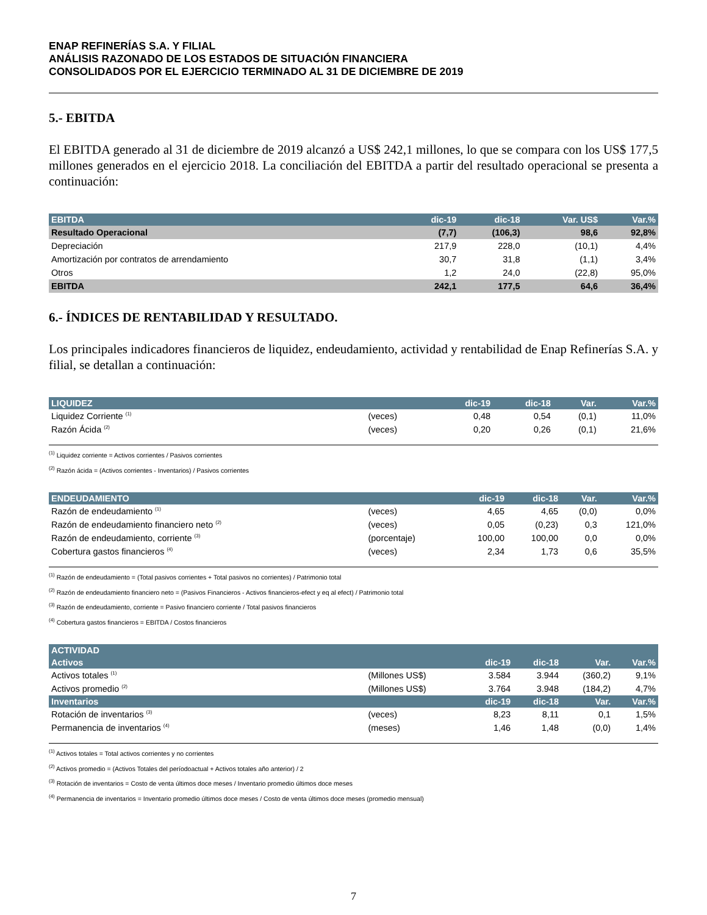ENAP REFINERÍAS S.A. Y FILIAL
ANÁLISIS RAZONADO DE LOS ESTADOS DE SITUACIÓN FINANCIERA
CONSOLIDADOS POR EL EJERCICIO TERMINADO AL 31 DE DICIEMBRE DE 2019
5.- EBITDA
El EBITDA generado al 31 de diciembre de 2019 alcanzó a US$ 242,1 millones, lo que se compara con los US$ 177,5 millones generados en el ejercicio 2018. La conciliación del EBITDA a partir del resultado operacional se presenta a continuación:
| EBITDA | dic-19 | dic-18 | Var. US$ | Var.% |
| --- | --- | --- | --- | --- |
| Resultado Operacional | (7,7) | (106,3) | 98,6 | 92,8% |
| Depreciación | 217,9 | 228,0 | (10,1) | 4,4% |
| Amortización por contratos de arrendamiento | 30,7 | 31,8 | (1,1) | 3,4% |
| Otros | 1,2 | 24,0 | (22,8) | 95,0% |
| EBITDA | 242,1 | 177,5 | 64,6 | 36,4% |
6.- ÍNDICES DE RENTABILIDAD Y RESULTADO.
Los principales indicadores financieros de liquidez, endeudamiento, actividad y rentabilidad de Enap Refinerías S.A. y filial, se detallan a continuación:
| LIQUIDEZ | | dic-19 | dic-18 | Var. | Var.% |
| --- | --- | --- | --- | --- | --- |
| Liquidez Corriente <sup>(1)</sup> | (veces) | 0,48 | 0,54 | (0,1) | 11,0% |
| Razón Ácida <sup>(2)</sup> | (veces) | 0,20 | 0,26 | (0,1) | 21,6% |
<sup>(1)</sup> Liquidez corriente = Activos corrientes / Pasivos corrientes
<sup>(2)</sup> Razón ácida = (Activos corrientes - Inventarios) / Pasivos corrientes
| ENDEUDAMIENTO | | dic-19 | dic-18 | Var. | Var.% |
| --- | --- | --- | --- | --- | --- |
| Razón de endeudamiento <sup>(1)</sup> | (veces) | 4,65 | 4,65 | (0,0) | 0,0% |
| Razón de endeudamiento financiero neto <sup>(2)</sup> | (veces) | 0,05 | (0,23) | 0,3 | 121,0% |
| Razón de endeudamiento, corriente <sup>(3)</sup> | (porcentaje) | 100,00 | 100,00 | 0,0 | 0,0% |
| Cobertura gastos financieros <sup>(4)</sup> | (veces) | 2,34 | 1,73 | 0,6 | 35,5% |
<sup>(1)</sup> Razón de endeudamiento = (Total pasivos corrientes + Total pasivos no corrientes) / Patrimonio total
<sup>(2)</sup> Razón de endeudamiento financiero neto = (Pasivos Financieros - Activos financieros-efect y eq al efect) / Patrimonio total
<sup>(3)</sup> Razón de endeudamiento, corriente = Pasivo financiero corriente / Total pasivos financieros
<sup>(4)</sup> Cobertura gastos financieros = EBITDA / Costos financieros
| ACTIVIDAD | | | | | |
| --- | --- | --- | --- | --- | --- |
| Activos | | dic-19 | dic-18 | Var. | Var.% |
| Activos totales <sup>(1)</sup> | (Millones US$) | 3.584 | 3.944 | (360,2) | 9,1% |
| Activos promedio <sup>(2)</sup> | (Millones US$) | 3.764 | 3.948 | (184,2) | 4,7% |
| Inventarios | | dic-19 | dic-18 | Var. | Var.% |
| Rotación de inventarios <sup>(3)</sup> | (veces) | 8,23 | 8,11 | 0,1 | 1,5% |
| Permanencia de inventarios <sup>(4)</sup> | (meses) | 1,46 | 1,48 | (0,0) | 1,4% |
<sup>(1)</sup> Activos totales = Total activos corrientes y no corrientes
<sup>(2)</sup> Activos promedio = (Activos Totales del períodoactual + Activos totales año anterior) / 2
<sup>(3)</sup> Rotación de inventarios = Costo de venta últimos doce meses / Inventario promedio últimos doce meses
<sup>(4)</sup> Permanencia de inventarios = Inventario promedio últimos doce meses / Costo de venta últimos doce meses (promedio mensual)
7